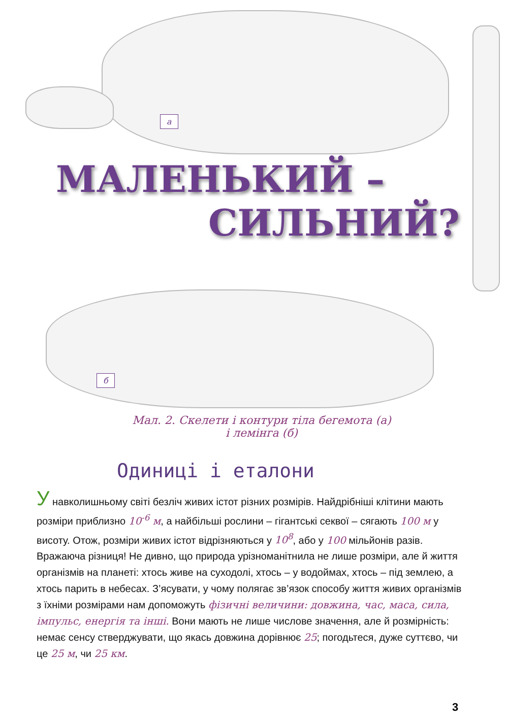а
МАЛЕНЬКИЙ –
СИЛЬНИЙ?
б
Мал. 2. Скелети і контури тіла бегемота (а)
і лемінга (б)
Одиниці і еталони
У навколишньому світі безліч живих істот різних розмірів. Найдрібніші клітини мають розміри приблизно 10<sup>-6</sup> м, а найбільші рослини – гігантські секвої – сягають 100 м у висоту. Отож, розміри живих істот відрізняються у 10<sup>8</sup>, або у 100 мільйонів разів. Вражаюча різниця! Не дивно, що природа урізноманітнила не лише розміри, але й життя організмів на планеті: хтось живе на суходолі, хтось – у водоймах, хтось – під землею, а хтось парить в небесах. З’ясувати, у чому полягає зв’язок способу життя живих організмів з їхніми розмірами нам допоможуть фізичні величини: довжина, час, маса, сила, імпульс, енергія та інші. Вони мають не лише числове значення, але й розмірність: немає сенсу стверджувати, що якась довжина дорівнює 25; погодьтеся, дуже суттєво, чи це 25 м, чи 25 км.
3